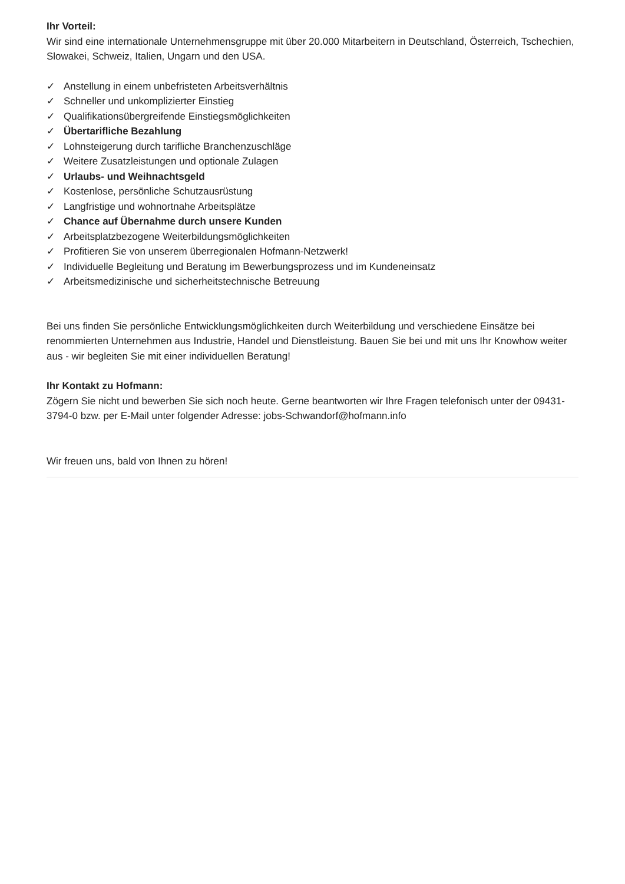Ihr Vorteil:
Wir sind eine internationale Unternehmensgruppe mit über 20.000 Mitarbeitern in Deutschland, Österreich, Tschechien, Slowakei, Schweiz, Italien, Ungarn und den USA.
✓ Anstellung in einem unbefristeten Arbeitsverhältnis
✓ Schneller und unkomplizierter Einstieg
✓ Qualifikationsübergreifende Einstiegsmöglichkeiten
✓ Übertarifliche Bezahlung
✓ Lohnsteigerung durch tarifliche Branchenzuschläge
✓ Weitere Zusatzleistungen und optionale Zulagen
✓ Urlaubs- und Weihnachtsgeld
✓ Kostenlose, persönliche Schutzausrüstung
✓ Langfristige und wohnortnahe Arbeitsplätze
✓ Chance auf Übernahme durch unsere Kunden
✓ Arbeitsplatzbezogene Weiterbildungsmöglichkeiten
✓ Profitieren Sie von unserem überregionalen Hofmann-Netzwerk!
✓ Individuelle Begleitung und Beratung im Bewerbungsprozess und im Kundeneinsatz
✓ Arbeitsmedizinische und sicherheitstechnische Betreuung
Bei uns finden Sie persönliche Entwicklungsmöglichkeiten durch Weiterbildung und verschiedene Einsätze bei renommierten Unternehmen aus Industrie, Handel und Dienstleistung. Bauen Sie bei und mit uns Ihr Knowhow weiter aus - wir begleiten Sie mit einer individuellen Beratung!
Ihr Kontakt zu Hofmann:
Zögern Sie nicht und bewerben Sie sich noch heute. Gerne beantworten wir Ihre Fragen telefonisch unter der 09431-3794-0 bzw. per E-Mail unter folgender Adresse: jobs-Schwandorf@hofmann.info
Wir freuen uns, bald von Ihnen zu hören!